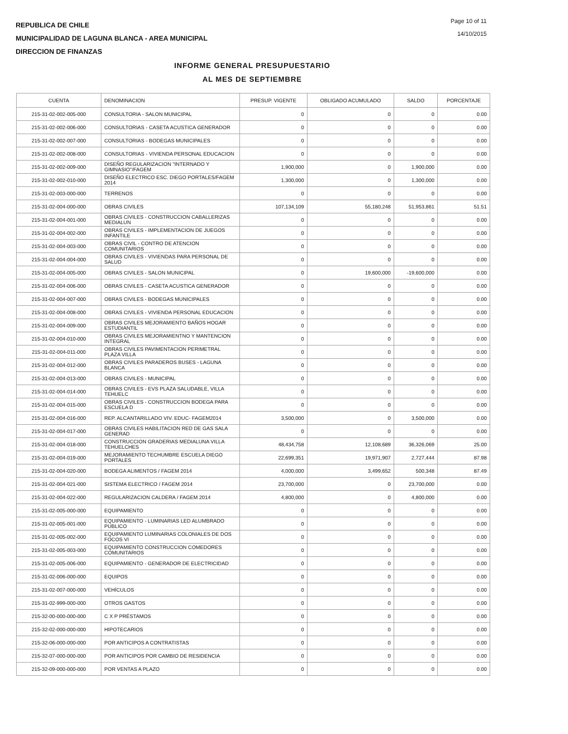REPUBLICA DE CHILE
MUNICIPALIDAD DE LAGUNA BLANCA - AREA MUNICIPAL
DIRECCION DE FINANZAS
Page 10 of 11
14/10/2015
INFORME GENERAL PRESUPUESTARIO
AL MES DE SEPTIEMBRE
| CUENTA | DENOMINACION | PRESUP. VIGENTE | OBLIGADO ACUMULADO | SALDO | PORCENTAJE |
| --- | --- | --- | --- | --- | --- |
| 215-31-02-002-005-000 | CONSULTORIA - SALON MUNICIPAL | 0 | 0 | 0 | 0.00 |
| 215-31-02-002-006-000 | CONSULTORIAS - CASETA ACUSTICA GENERADOR | 0 | 0 | 0 | 0.00 |
| 215-31-02-002-007-000 | CONSULTORIAS - BODEGAS MUNICIPALES | 0 | 0 | 0 | 0.00 |
| 215-31-02-002-008-000 | CONSULTORIAS - VIVIENDA PERSONAL EDUCACION | 0 | 0 | 0 | 0.00 |
| 215-31-02-002-009-000 | DISEÑO REGULARIZACION "INTERNADO Y GIMNASIO"/FAGEM | 1,900,000 | 0 | 1,900,000 | 0.00 |
| 215-31-02-002-010-000 | DISEÑO ELECTRICO ESC. DIEGO PORTALES/FAGEM 2014 | 1,300,000 | 0 | 1,300,000 | 0.00 |
| 215-31-02-003-000-000 | TERRENOS | 0 | 0 | 0 | 0.00 |
| 215-31-02-004-000-000 | OBRAS CIVILES | 107,134,109 | 55,180,248 | 51,953,861 | 51.51 |
| 215-31-02-004-001-000 | OBRAS CIVILES - CONSTRUCCION CABALLERIZAS MEDIALUN | 0 | 0 | 0 | 0.00 |
| 215-31-02-004-002-000 | OBRAS CIVILES - IMPLEMENTACION DE JUEGOS INFANTILE | 0 | 0 | 0 | 0.00 |
| 215-31-02-004-003-000 | OBRAS CIVIL - CONTRO DE ATENCION COMUNITARIOS | 0 | 0 | 0 | 0.00 |
| 215-31-02-004-004-000 | OBRAS CIVILES - VIVIENDAS PARA PERSONAL DE SALUD | 0 | 0 | 0 | 0.00 |
| 215-31-02-004-005-000 | OBRAS CIVILES - SALON MUNICIPAL | 0 | 19,600,000 | -19,600,000 | 0.00 |
| 215-31-02-004-006-000 | OBRAS CIVILES - CASETA ACUSTICA GENERADOR | 0 | 0 | 0 | 0.00 |
| 215-31-02-004-007-000 | OBRAS CIVILES - BODEGAS MUNICIPALES | 0 | 0 | 0 | 0.00 |
| 215-31-02-004-008-000 | OBRAS CIVILES - VIVIENDA PERSONAL EDUCACION | 0 | 0 | 0 | 0.00 |
| 215-31-02-004-009-000 | OBRAS CIVILES MEJORAMIENTO BAÑOS HOGAR ESTUDIANTIL | 0 | 0 | 0 | 0.00 |
| 215-31-02-004-010-000 | OBRAS CIVILES MEJORAMIENTNO Y MANTENCION INTEGRAL | 0 | 0 | 0 | 0.00 |
| 215-31-02-004-011-000 | OBRAS CIVILES PAVIMENTACION PERIMETRAL PLAZA VILLA | 0 | 0 | 0 | 0.00 |
| 215-31-02-004-012-000 | OBRAS CIVILES PARADEROS BUSES - LAGUNA BLANCA | 0 | 0 | 0 | 0.00 |
| 215-31-02-004-013-000 | OBRAS CIVILES - MUNICIPAL | 0 | 0 | 0 | 0.00 |
| 215-31-02-004-014-000 | OBRAS CIVILES - EVS PLAZA SALUDABLE, VILLA TEHUELC | 0 | 0 | 0 | 0.00 |
| 215-31-02-004-015-000 | OBRAS CIVILES - CONSTRUCCION BODEGA PARA ESCUELA D | 0 | 0 | 0 | 0.00 |
| 215-31-02-004-016-000 | REP. ALCANTARILLADO VIV. EDUC- FAGEM2014 | 3,500,000 | 0 | 3,500,000 | 0.00 |
| 215-31-02-004-017-000 | OBRAS CIVILES HABILITACION RED DE GAS SALA GENERAD | 0 | 0 | 0 | 0.00 |
| 215-31-02-004-018-000 | CONSTRUCCION GRADERIAS MEDIALUNA VILLA TEHUELCHES | 48,434,758 | 12,108,689 | 36,326,069 | 25.00 |
| 215-31-02-004-019-000 | MEJORAMIENTO TECHUMBRE ESCUELA DIEGO PORTALES | 22,699,351 | 19,971,907 | 2,727,444 | 87.98 |
| 215-31-02-004-020-000 | BODEGA ALIMENTOS / FAGEM 2014 | 4,000,000 | 3,499,652 | 500,348 | 87.49 |
| 215-31-02-004-021-000 | SISTEMA ELECTRICO / FAGEM 2014 | 23,700,000 | 0 | 23,700,000 | 0.00 |
| 215-31-02-004-022-000 | REGULARIZACION CALDERA / FAGEM 2014 | 4,800,000 | 0 | 4,800,000 | 0.00 |
| 215-31-02-005-000-000 | EQUIPAMIENTO | 0 | 0 | 0 | 0.00 |
| 215-31-02-005-001-000 | EQUIPAMIENTO - LUMINARIAS LED ALUMBRADO PUBLICO | 0 | 0 | 0 | 0.00 |
| 215-31-02-005-002-000 | EQUIPAMIENTO LUMINARIAS COLONIALES DE DOS FOCOS VI | 0 | 0 | 0 | 0.00 |
| 215-31-02-005-003-000 | EQUIPAMIENTO CONSTRUCCION COMEDORES COMUNITARIOS | 0 | 0 | 0 | 0.00 |
| 215-31-02-005-006-000 | EQUIPAMIENTO - GENERADOR DE ELECTRICIDAD | 0 | 0 | 0 | 0.00 |
| 215-31-02-006-000-000 | EQUIPOS | 0 | 0 | 0 | 0.00 |
| 215-31-02-007-000-000 | VEHÍCULOS | 0 | 0 | 0 | 0.00 |
| 215-31-02-999-000-000 | OTROS GASTOS | 0 | 0 | 0 | 0.00 |
| 215-32-00-000-000-000 | C X P PRÉSTAMOS | 0 | 0 | 0 | 0.00 |
| 215-32-02-000-000-000 | HIPOTECARIOS | 0 | 0 | 0 | 0.00 |
| 215-32-06-000-000-000 | POR ANTICIPOS A CONTRATISTAS | 0 | 0 | 0 | 0.00 |
| 215-32-07-000-000-000 | POR ANTICIPOS POR CAMBIO DE RESIDENCIA | 0 | 0 | 0 | 0.00 |
| 215-32-09-000-000-000 | POR VENTAS A PLAZO | 0 | 0 | 0 | 0.00 |